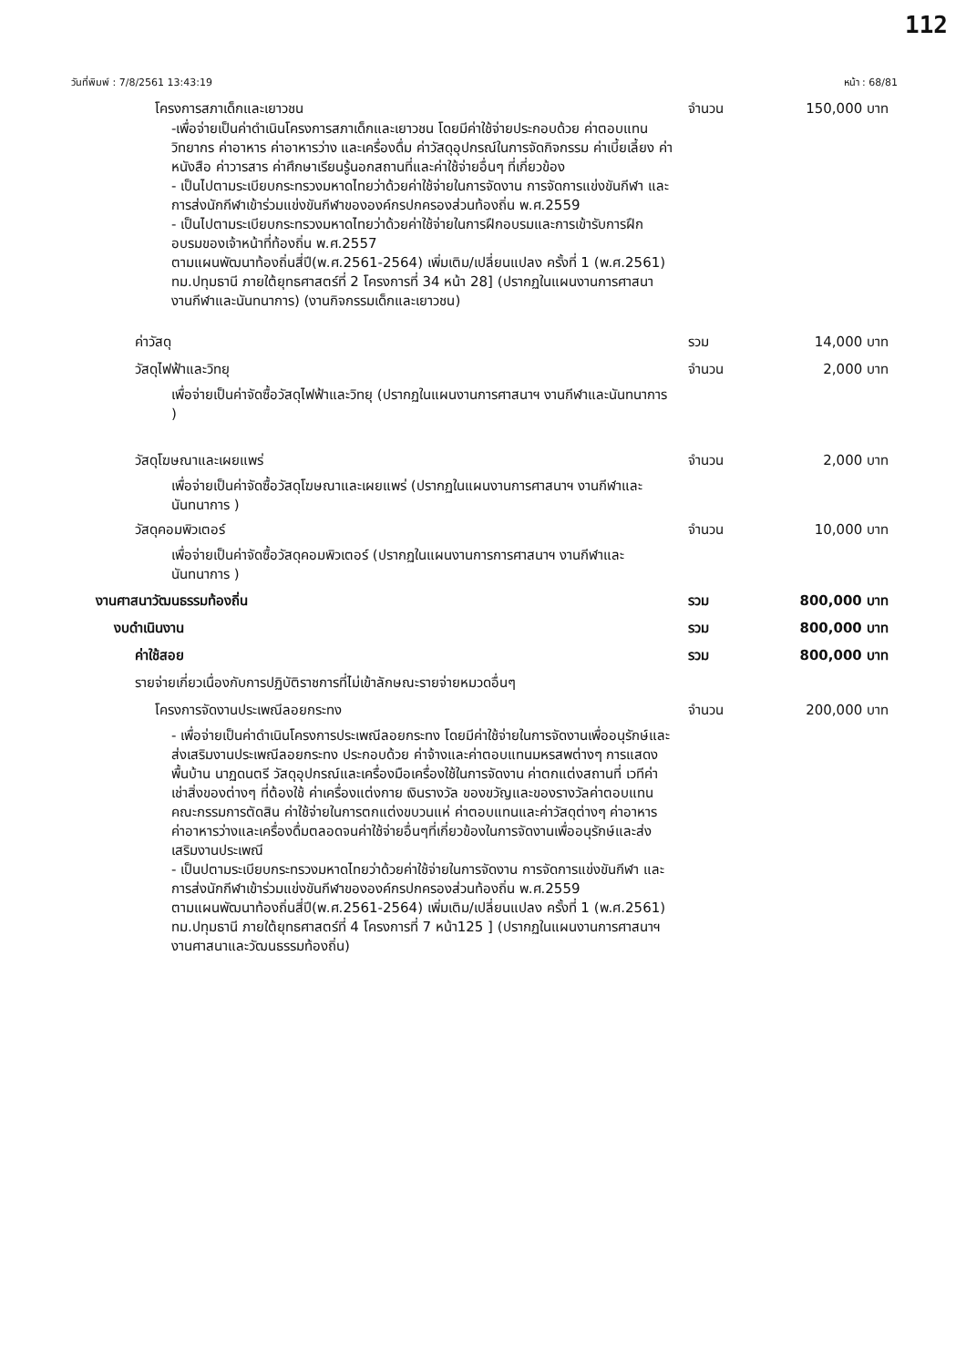112
วันที่พิมพ์ : 7/8/2561 13:43:19 หน้า : 68/81
โครงการสภาเด็กและเยาวชน จำนวน 150,000 บาท
-เพื่อจ่ายเป็นค่าดำเนินโครงการสภาเด็กและเยาวชน โดยมีค่าใช้จ่ายประกอบด้วย ค่าตอบแทนวิทยากร ค่าอาหาร ค่าอาหารว่าง และเครื่องดื่ม ค่าวัสดุอุปกรณ์ในการจัดกิจกรรม ค่าเบี้ยเลี้ยง ค่าหนังสือ ค่าวารสาร ค่าศึกษาเรียนรู้นอกสถานที่และค่าใช้จ่ายอื่นๆ ที่เกี่ยวข้อง
- เป็นไปตามระเบียบกระทรวงมหาดไทยว่าด้วยค่าใช้จ่ายในการจัดงาน การจัดการแข่งขันกีฬา และการส่งนักกีฬาเข้าร่วมแข่งขันกีฬาขององค์กรปกครองส่วนท้องถิ่น พ.ศ.2559
- เป็นไปตามระเบียบกระทรวงมหาดไทยว่าด้วยค่าใช้จ่ายในการฝึกอบรมและการเข้ารับการฝึกอบรมของเจ้าหน้าที่ท้องถิ่น พ.ศ.2557
ตามแผนพัฒนาท้องถิ่นสี่ปี(พ.ศ.2561-2564) เพิ่มเติม/เปลี่ยนแปลง ครั้งที่ 1 (พ.ศ.2561) ทม.ปทุมธานี ภายใต้ยุทธศาสตร์ที่ 2 โครงการที่ 34 หน้า 28] (ปรากฏในแผนงานการศาสนา งานกีฬาและนันทนาการ) (งานกิจกรรมเด็กและเยาวชน)
ค่าวัสดุ รวม 14,000 บาท
วัสดุไฟฟ้าและวิทยุ จำนวน 2,000 บาท
เพื่อจ่ายเป็นค่าจัดซื้อวัสดุไฟฟ้าและวิทยุ (ปรากฏในแผนงานการศาสนาฯ งานกีฬาและนันทนาการ )
วัสดุโฆษณาและเผยแพร่ จำนวน 2,000 บาท
เพื่อจ่ายเป็นค่าจัดซื้อวัสดุโฆษณาและเผยแพร่ (ปรากฏในแผนงานการศาสนาฯ งานกีฬาและนันทนาการ )
วัสดุคอมพิวเตอร์ จำนวน 10,000 บาท
เพื่อจ่ายเป็นค่าจัดซื้อวัสดุคอมพิวเตอร์ (ปรากฏในแผนงานการการศาสนาฯ งานกีฬาและนันทนาการ )
งานศาสนาวัฒนธรรมท้องถิ่น รวม 800,000 บาท
งบดำเนินงาน รวม 800,000 บาท
ค่าใช้สอย รวม 800,000 บาท
รายจ่ายเกี่ยวเนื่องกับการปฏิบัติราชการที่ไม่เข้าลักษณะรายจ่ายหมวดอื่นๆ
โครงการจัดงานประเพณีลอยกระทง จำนวน 200,000 บาท
- เพื่อจ่ายเป็นค่าดำเนินโครงการประเพณีลอยกระทง โดยมีค่าใช้จ่ายในการจัดงานเพื่ออนุรักษ์และส่งเสริมงานประเพณีลอยกระทง ประกอบด้วย ค่าจ้างและค่าตอบแทนมหรสพต่างๆ การแสดงพื้นบ้าน นาฏดนตรี วัสดุอุปกรณ์และเครื่องมือเครื่องใช้ในการจัดงาน ค่าตกแต่งสถานที่ เวทีค่าเช่าสิ่งของต่างๆ ที่ต้องใช้ ค่าเครื่องแต่งกาย เงินรางวัล ของขวัญและของรางวัลค่าตอบแทนคณะกรรมการตัดสิน ค่าใช้จ่ายในการตกแต่งขบวนแห่ ค่าตอบแทนและค่าวัสดุต่างๆ ค่าอาหาร ค่าอาหารว่างและเครื่องดื่มตลอดจนค่าใช้จ่ายอื่นๆที่เกี่ยวข้องในการจัดงานเพื่ออนุรักษ์และส่งเสริมงานประเพณี
- เป็นปตามระเบียบกระทรวงมหาดไทยว่าด้วยค่าใช้จ่ายในการจัดงาน การจัดการแข่งขันกีฬา และการส่งนักกีฬาเข้าร่วมแข่งขันกีฬาขององค์กรปกครองส่วนท้องถิ่น พ.ศ.2559
ตามแผนพัฒนาท้องถิ่นสี่ปี(พ.ศ.2561-2564) เพิ่มเติม/เปลี่ยนแปลง ครั้งที่ 1 (พ.ศ.2561) ทม.ปทุมธานี ภายใต้ยุทธศาสตร์ที่ 4 โครงการที่ 7 หน้า125 ] (ปรากฏในแผนงานการศาสนาฯ งานศาสนาและวัฒนธรรมท้องถิ่น)